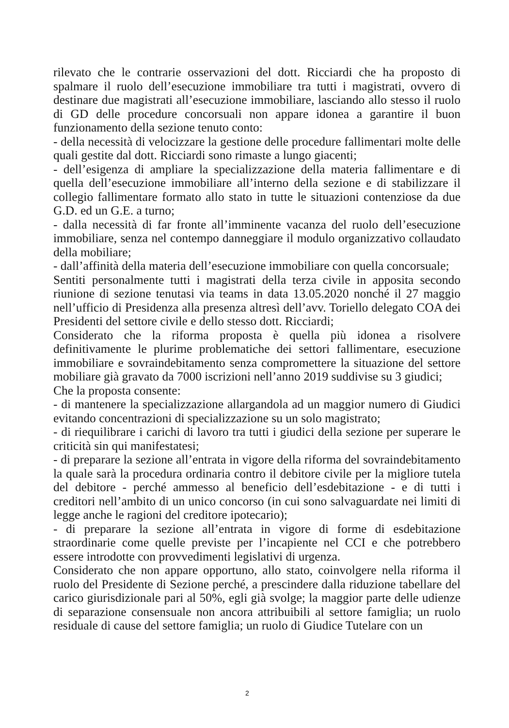rilevato che le contrarie osservazioni del dott. Ricciardi che ha proposto di spalmare il ruolo dell’esecuzione immobiliare tra tutti i magistrati, ovvero di destinare due magistrati all’esecuzione immobiliare, lasciando allo stesso il ruolo di GD delle procedure concorsuali non appare idonea a garantire il buon funzionamento della sezione tenuto conto:
- della necessità di velocizzare la gestione delle procedure fallimentari molte delle quali gestite dal dott. Ricciardi sono rimaste a lungo giacenti;
- dell’esigenza di ampliare la specializzazione della materia fallimentare e di quella dell’esecuzione immobiliare all’interno della sezione e di stabilizzare il collegio fallimentare formato allo stato in tutte le situazioni contenziose da due G.D. ed un G.E. a turno;
- dalla necessità di far fronte all’imminente vacanza del ruolo dell’esecuzione immobiliare, senza nel contempo danneggiare il modulo organizzativo collaudato della mobiliare;
- dall’affinità della materia dell’esecuzione immobiliare con quella concorsuale;
Sentiti personalmente tutti i magistrati della terza civile in apposita secondo riunione di sezione tenutasi via teams in data 13.05.2020 nonché il 27 maggio nell’ufficio di Presidenza alla presenza altresì dell’avv. Toriello delegato COA dei Presidenti del settore civile e dello stesso dott. Ricciardi;
Considerato che la riforma proposta è quella più idonea a risolvere definitivamente le plurime problematiche dei settori fallimentare, esecuzione immobiliare e sovraindebitamento senza compromettere la situazione del settore mobiliare già gravato da 7000 iscrizioni nell’anno 2019 suddivise su 3 giudici;
Che la proposta consente:
- di mantenere la specializzazione allargandola ad un maggior numero di Giudici evitando concentrazioni di specializzazione su un solo magistrato;
- di riequilibrare i carichi di lavoro tra tutti i giudici della sezione per superare le criticità sin qui manifestatesi;
- di preparare la sezione all’entrata in vigore della riforma del sovraindebitamento la quale sarà la procedura ordinaria contro il debitore civile per la migliore tutela del debitore - perché ammesso al beneficio dell’esdebitazione - e di tutti i creditori nell’ambito di un unico concorso (in cui sono salvaguardate nei limiti di legge anche le ragioni del creditore ipotecario);
- di preparare la sezione all’entrata in vigore di forme di esdebitazione straordinarie come quelle previste per l’incapiente nel CCI e che potrebbero essere introdotte con provvedimenti legislativi di urgenza.
Considerato che non appare opportuno, allo stato, coinvolgere nella riforma il ruolo del Presidente di Sezione perché, a prescindere dalla riduzione tabellare del carico giurisdizionale pari al 50%, egli già svolge; la maggior parte delle udienze di separazione consensuale non ancora attribuibili al settore famiglia; un ruolo residuale di cause del settore famiglia; un ruolo di Giudice Tutelare con un
2